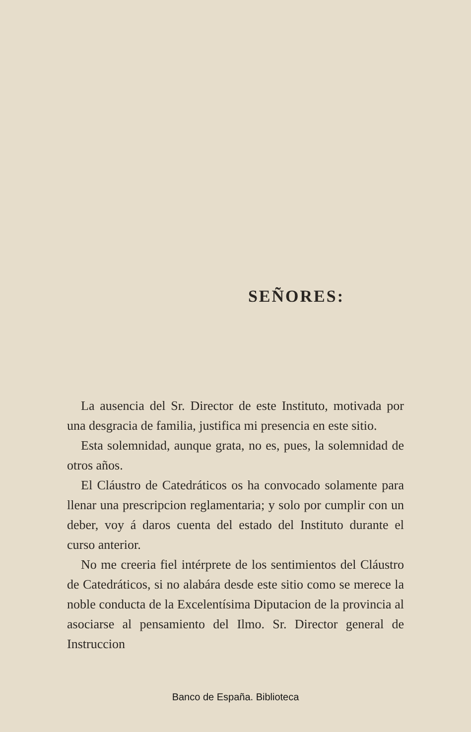SEÑORES:
La ausencia del Sr. Director de este Instituto, motivada por una desgracia de familia, justifica mi presencia en este sitio.
Esta solemnidad, aunque grata, no es, pues, la solemnidad de otros años.
El Cláustro de Catedráticos os ha convocado solamente para llenar una prescripcion reglamentaria; y solo por cumplir con un deber, voy á daros cuenta del estado del Instituto durante el curso anterior.
No me creeria fiel intérprete de los sentimientos del Cláustro de Catedráticos, si no alabára desde este sitio como se merece la noble conducta de la Excelentísima Diputacion de la provincia al asociarse al pensamiento del Ilmo. Sr. Director general de Instruccion
Banco de España. Biblioteca